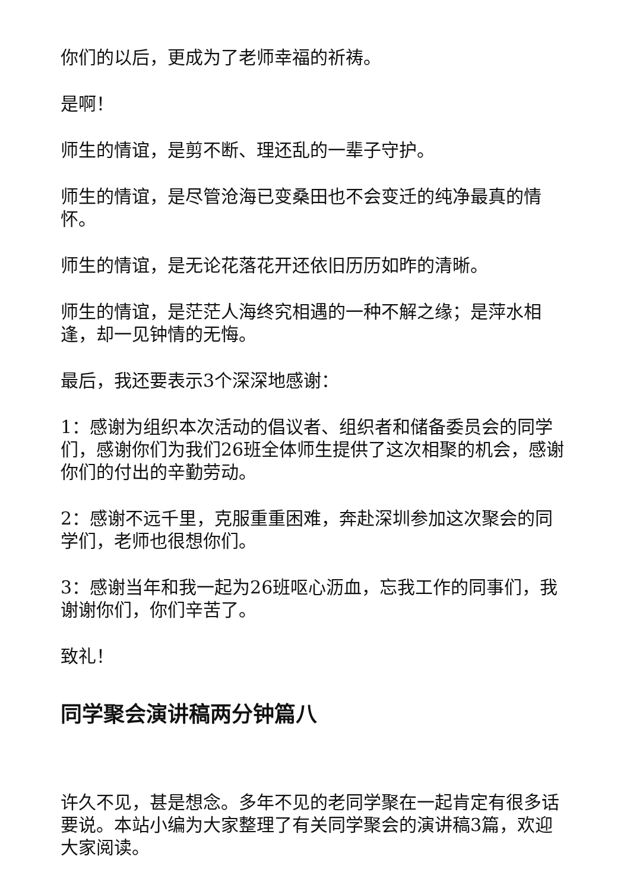你们的以后，更成为了老师幸福的祈祷。
是啊！
师生的情谊，是剪不断、理还乱的一辈子守护。
师生的情谊，是尽管沧海已变桑田也不会变迁的纯净最真的情怀。
师生的情谊，是无论花落花开还依旧历历如昨的清晰。
师生的情谊，是茫茫人海终究相遇的一种不解之缘；是萍水相逢，却一见钟情的无悔。
最后，我还要表示3个深深地感谢：
1：感谢为组织本次活动的倡议者、组织者和储备委员会的同学们，感谢你们为我们26班全体师生提供了这次相聚的机会，感谢你们的付出的辛勤劳动。
2：感谢不远千里，克服重重困难，奔赴深圳参加这次聚会的同学们，老师也很想你们。
3：感谢当年和我一起为26班呕心沥血，忘我工作的同事们，我谢谢你们，你们辛苦了。
致礼！
同学聚会演讲稿两分钟篇八
许久不见，甚是想念。多年不见的老同学聚在一起肯定有很多话要说。本站小编为大家整理了有关同学聚会的演讲稿3篇，欢迎大家阅读。